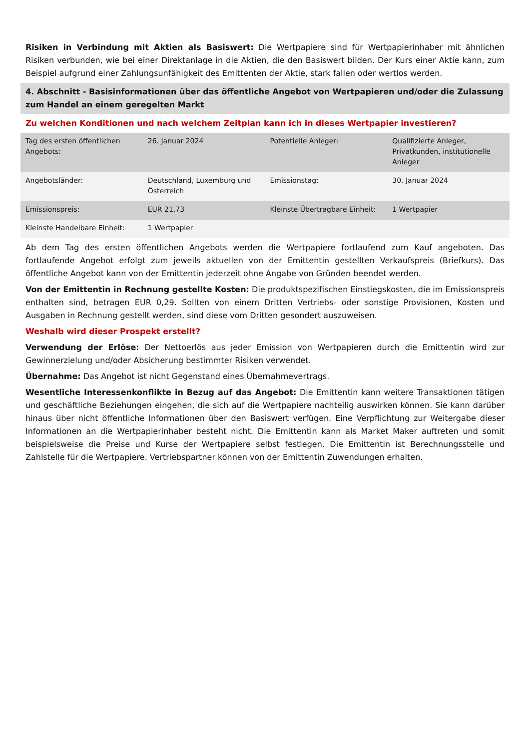Risiken in Verbindung mit Aktien als Basiswert: Die Wertpapiere sind für Wertpapierinhaber mit ähnlichen Risiken verbunden, wie bei einer Direktanlage in die Aktien, die den Basiswert bilden. Der Kurs einer Aktie kann, zum Beispiel aufgrund einer Zahlungsunfähigkeit des Emittenten der Aktie, stark fallen oder wertlos werden.
4. Abschnitt - Basisinformationen über das öffentliche Angebot von Wertpapieren und/oder die Zulassung zum Handel an einem geregelten Markt
Zu welchen Konditionen und nach welchem Zeitplan kann ich in dieses Wertpapier investieren?
| Tag des ersten öffentlichen Angebots: | 26. Januar 2024 | Potentielle Anleger: | Qualifizierte Anleger, Privatkunden, institutionelle Anleger |
| Angebotsländer: | Deutschland, Luxemburg und Österreich | Emissionstag: | 30. Januar 2024 |
| Emissionspreis: | EUR 21,73 | Kleinste Übertragbare Einheit: | 1 Wertpapier |
| Kleinste Handelbare Einheit: | 1 Wertpapier | | |
Ab dem Tag des ersten öffentlichen Angebots werden die Wertpapiere fortlaufend zum Kauf angeboten. Das fortlaufende Angebot erfolgt zum jeweils aktuellen von der Emittentin gestellten Verkaufspreis (Briefkurs). Das öffentliche Angebot kann von der Emittentin jederzeit ohne Angabe von Gründen beendet werden.
Von der Emittentin in Rechnung gestellte Kosten: Die produktspezifischen Einstiegskosten, die im Emissionspreis enthalten sind, betragen EUR 0,29. Sollten von einem Dritten Vertriebs- oder sonstige Provisionen, Kosten und Ausgaben in Rechnung gestellt werden, sind diese vom Dritten gesondert auszuweisen.
Weshalb wird dieser Prospekt erstellt?
Verwendung der Erlöse: Der Nettoerlös aus jeder Emission von Wertpapieren durch die Emittentin wird zur Gewinnerzielung und/oder Absicherung bestimmter Risiken verwendet.
Übernahme: Das Angebot ist nicht Gegenstand eines Übernahmevertrags.
Wesentliche Interessenkonflikte in Bezug auf das Angebot: Die Emittentin kann weitere Transaktionen tätigen und geschäftliche Beziehungen eingehen, die sich auf die Wertpapiere nachteilig auswirken können. Sie kann darüber hinaus über nicht öffentliche Informationen über den Basiswert verfügen. Eine Verpflichtung zur Weitergabe dieser Informationen an die Wertpapierinhaber besteht nicht. Die Emittentin kann als Market Maker auftreten und somit beispielsweise die Preise und Kurse der Wertpapiere selbst festlegen. Die Emittentin ist Berechnungsstelle und Zahlstelle für die Wertpapiere. Vertriebspartner können von der Emittentin Zuwendungen erhalten.